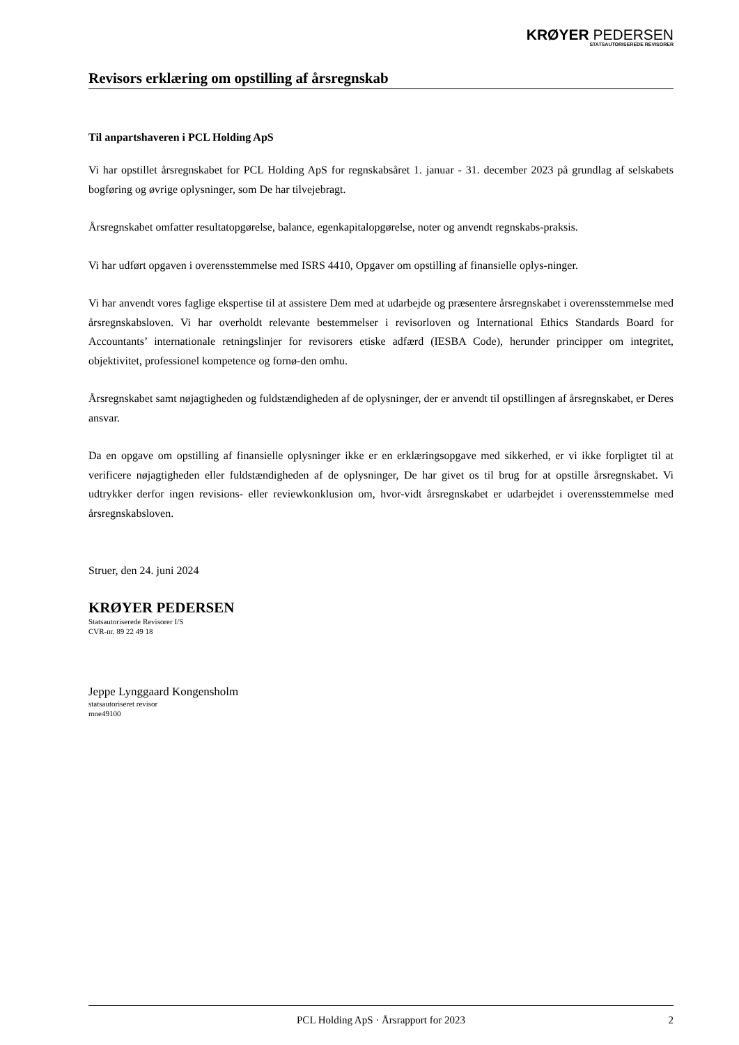KRØYER PEDERSEN
STATSAUTORISEREDE REVISORER
Revisors erklæring om opstilling af årsregnskab
Til anpartshaveren i PCL Holding ApS
Vi har opstillet årsregnskabet for PCL Holding ApS for regnskabsåret 1. januar - 31. december 2023 på grundlag af selskabets bogføring og øvrige oplysninger, som De har tilvejebragt.
Årsregnskabet omfatter resultatopgørelse, balance, egenkapitalopgørelse, noter og anvendt regnskabs-praksis.
Vi har udført opgaven i overensstemmelse med ISRS 4410, Opgaver om opstilling af finansielle oplys-ninger.
Vi har anvendt vores faglige ekspertise til at assistere Dem med at udarbejde og præsentere årsregnskabet i overensstemmelse med årsregnskabsloven. Vi har overholdt relevante bestemmelser i revisorloven og International Ethics Standards Board for Accountants’ internationale retningslinjer for revisorers etiske adfærd (IESBA Code), herunder principper om integritet, objektivitet, professionel kompetence og fornø-den omhu.
Årsregnskabet samt nøjagtigheden og fuldstændigheden af de oplysninger, der er anvendt til opstillingen af årsregnskabet, er Deres ansvar.
Da en opgave om opstilling af finansielle oplysninger ikke er en erklæringsopgave med sikkerhed, er vi ikke forpligtet til at verificere nøjagtigheden eller fuldstændigheden af de oplysninger, De har givet os til brug for at opstille årsregnskabet. Vi udtrykker derfor ingen revisions- eller reviewkonklusion om, hvor-vidt årsregnskabet er udarbejdet i overensstemmelse med årsregnskabsloven.
Struer, den 24. juni 2024
KRØYER PEDERSEN
Statsautoriserede Revisorer I/S
CVR-nr. 89 22 49 18
Jeppe Lynggaard Kongensholm
statsautoriseret revisor
mne49100
PCL Holding ApS · Årsrapport for 2023 2